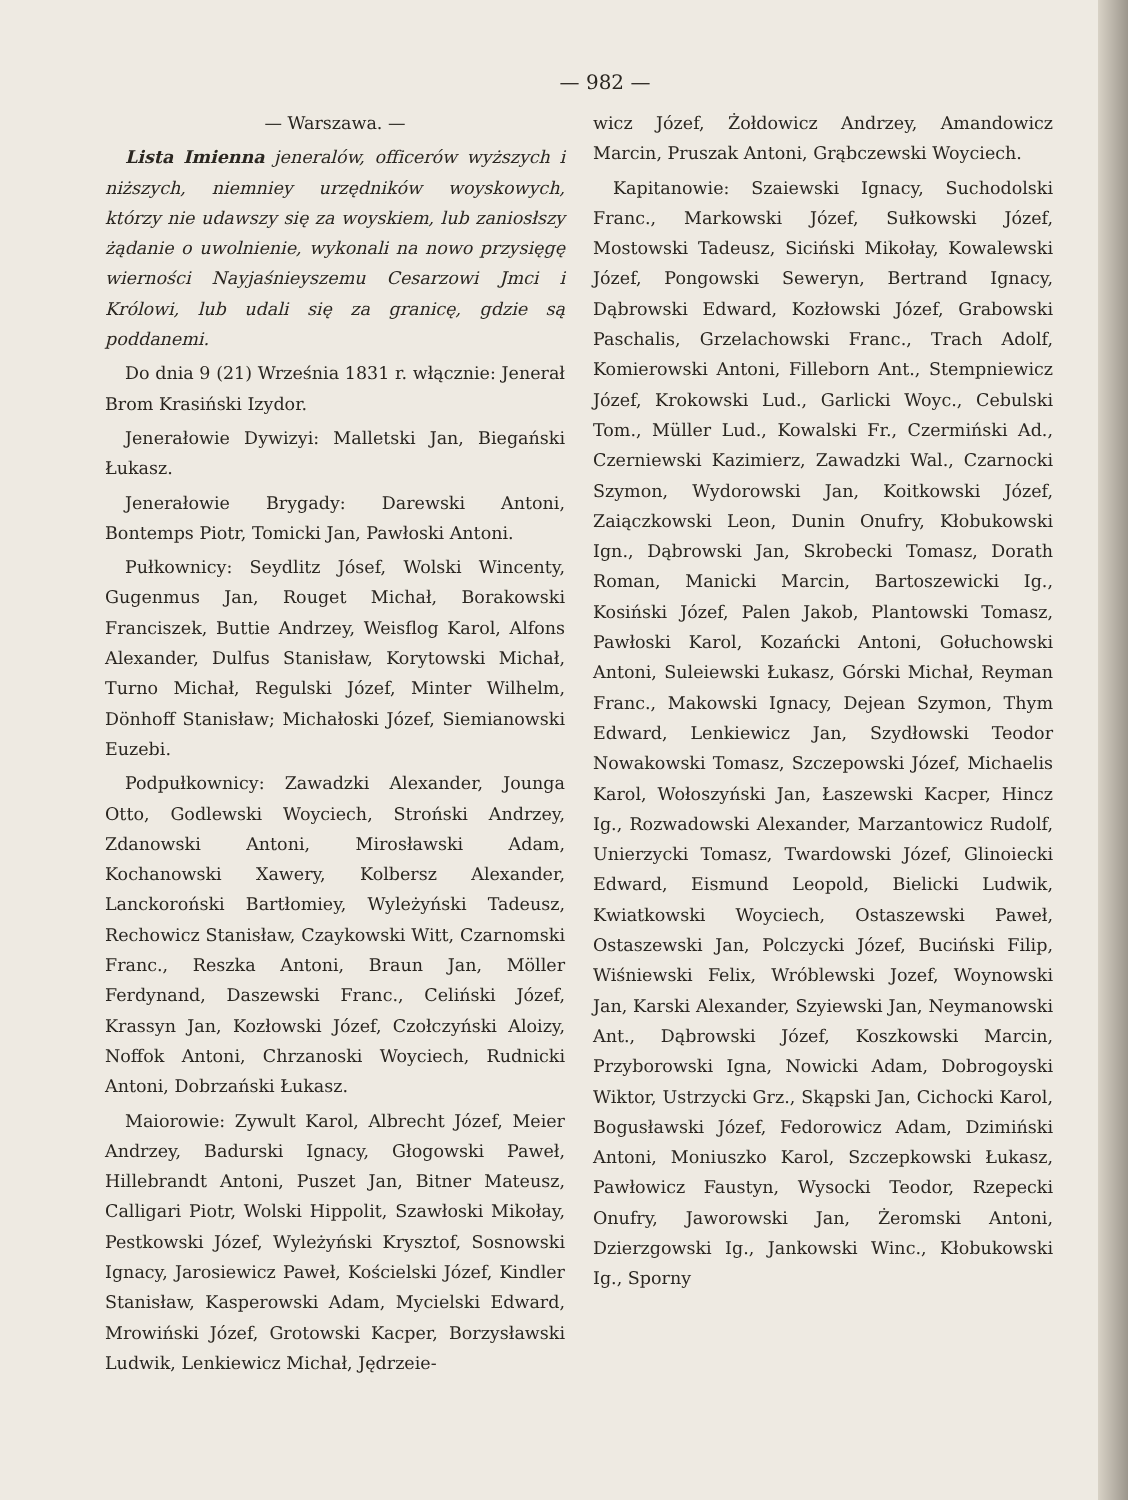— 982 —
— Warszawa. —
Lista Imienna jeneralów, officerów wyższych i niższych, niemniey urzędników woyskowych, którzy nie udawszy się za woyskiem, lub zaniosłszy żądanie o uwolnienie, wykonali na nowo przysięgę wierności Nayjaśnieyszemu Cesarzowi Jmci i Królowi, lub udali się za granicę, gdzie są poddanemi.
Do dnia 9 (21) Września 1831 r. włącznie: Jenerał Brom Krasiński Izydor.
Jenerałowie Dywizyi: Malletski Jan, Biegański Łukasz.
Jenerałowie Brygady: Darewski Antoni, Bontemps Piotr, Tomicki Jan, Pawłoski Antoni.
Pułkownicy: Seydlitz Jósef, Wolski Wincenty, Gugenmus Jan, Rouget Michał, Borakowski Franciszek, Buttie Andrzey, Weisflog Karol, Alfons Alexander, Dulfus Stanisław, Korytowski Michał, Turno Michał, Regulski Józef, Minter Wilhelm, Dönhoff Stanisław; Michałoski Józef, Siemianowski Euzebi.
Podpułkownicy: Zawadzki Alexander, Jounga Otto, Godlewski Woyciech, Stroński Andrzey, Zdanowski Antoni, Mirosławski Adam, Kochanowski Xawery, Kolbersz Alexander, Lanckoroński Bartłomiey, Wyleżyński Tadeusz, Rechowicz Stanisław, Czaykowski Witt, Czarnomski Franc., Reszka Antoni, Braun Jan, Möller Ferdynand, Daszewski Franc., Celiński Józef, Krassyn Jan, Kozłowski Józef, Czołczyński Aloizy, Noffok Antoni, Chrzanoski Woyciech, Rudnicki Antoni, Dobrzański Łukasz.
Maiorowie: Zywult Karol, Albrecht Józef, Meier Andrzey, Badurski Ignacy, Głogowski Paweł, Hillebrandt Antoni, Puszet Jan, Bitner Mateusz, Calligari Piotr, Wolski Hippolit, Szawłoski Mikołay, Pestkowski Józef, Wyleżyński Krysztof, Sosnowski Ignacy, Jarosiewicz Paweł, Kościelski Józef, Kindler Stanisław, Kasperowski Adam, Mycielski Edward, Mrowiński Józef, Grotowski Kacper, Borzysławski Ludwik, Lenkiewicz Michał, Jędrzeie-
wicz Józef, Żołdowicz Andrzey, Amandowicz Marcin, Pruszak Antoni, Grąbczewski Woyciech.
Kapitanowie: Szaiewski Ignacy, Suchodolski Franc., Markowski Józef, Sułkowski Józef, Mostowski Tadeusz, Siciński Mikołay, Kowalewski Józef, Pongowski Seweryn, Bertrand Ignacy, Dąbrowski Edward, Kozłowski Józef, Grabowski Paschalis, Grzelachowski Franc., Trach Adolf, Komierowski Antoni, Filleborn Ant., Stempniewicz Józef, Krokowski Lud., Garlicki Woyc., Cebulski Tom., Müller Lud., Kowalski Fr., Czermiński Ad., Czerniewski Kazimierz, Zawadzki Wal., Czarnocki Szymon, Wydorowski Jan, Koitkowski Józef, Zaiączkowski Leon, Dunin Onufry, Kłobukowski Ign., Dąbrowski Jan, Skrobecki Tomasz, Dorath Roman, Manicki Marcin, Bartoszewicki Ig., Kosiński Józef, Palen Jakob, Plantowski Tomasz, Pawłoski Karol, Kozańcki Antoni, Gołuchowski Antoni, Suleiewski Łukasz, Górski Michał, Reyman Franc., Makowski Ignacy, Dejean Szymon, Thym Edward, Lenkiewicz Jan, Szydłowski Teodor Nowakowski Tomasz, Szczepowski Józef, Michaelis Karol, Wołoszyński Jan, Łaszewski Kacper, Hincz Ig., Rozwadowski Alexander, Marzantowicz Rudolf, Unierzycki Tomasz, Twardowski Józef, Glinoiecki Edward, Eismund Leopold, Bielicki Ludwik, Kwiatkowski Woyciech, Ostaszewski Paweł, Ostaszewski Jan, Polczycki Józef, Buciński Filip, Wiśniewski Felix, Wróblewski Jozef, Woynowski Jan, Karski Alexander, Szyiewski Jan, Neymanowski Ant., Dąbrowski Józef, Koszkowski Marcin, Przyborowski Igna, Nowicki Adam, Dobrogoyski Wiktor, Ustrzycki Grz., Skąpski Jan, Cichocki Karol, Bogusławski Józef, Fedorowicz Adam, Dzimiński Antoni, Moniuszko Karol, Szczepkowski Łukasz, Pawłowicz Faustyn, Wysocki Teodor, Rzepecki Onufry, Jaworowski Jan, Żeromski Antoni, Dzierzgowski Ig., Jankowski Winc., Kłobukowski Ig., Sporny